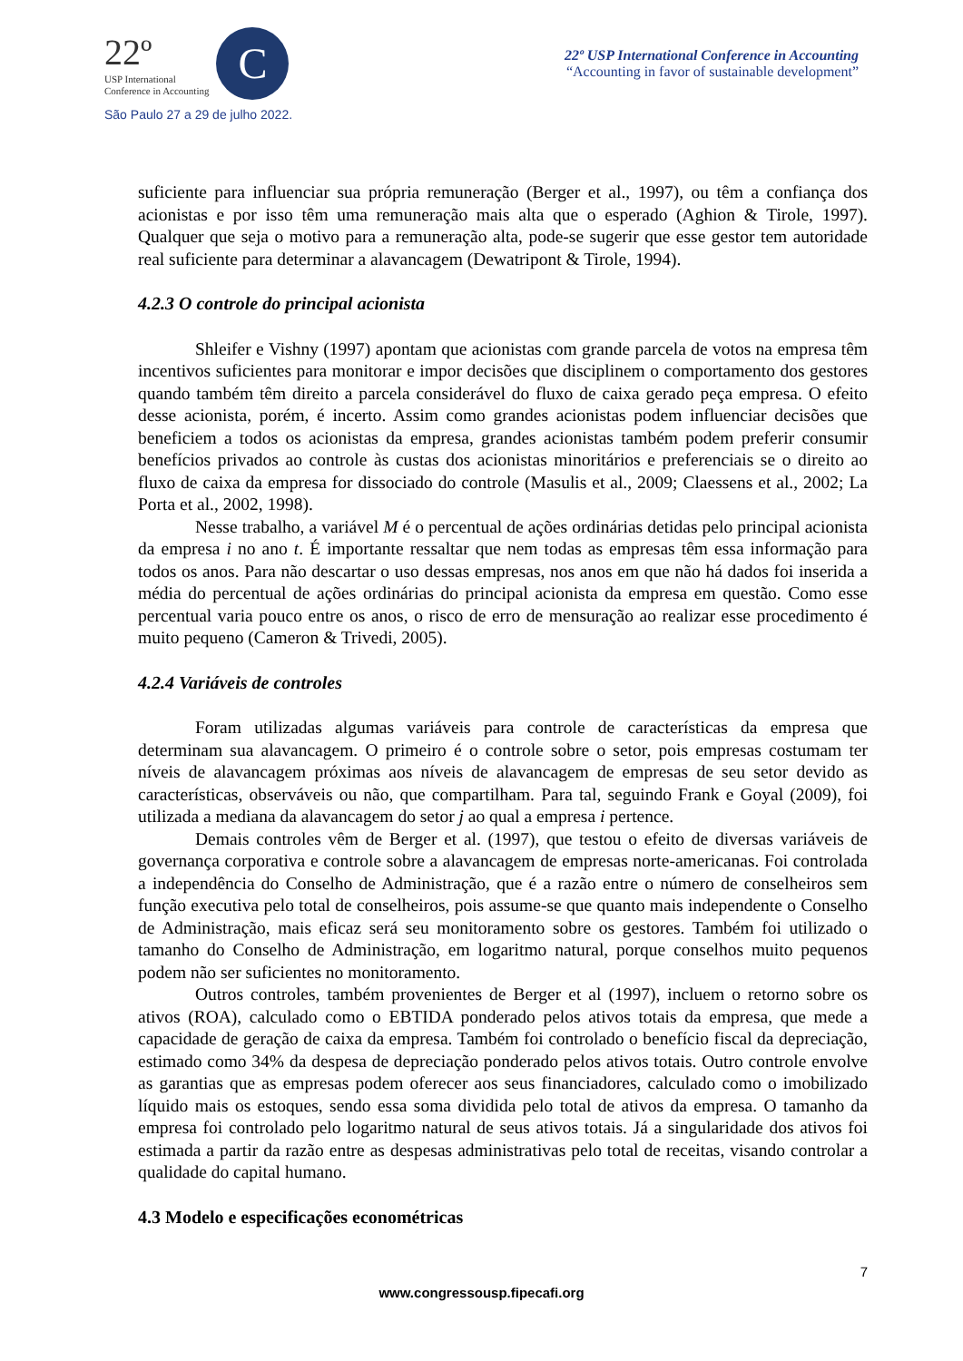22º
USP International
Conference in Accounting
C
São Paulo 27 a 29 de julho 2022.
22º USP International Conference in Accounting
“Accounting in favor of sustainable development”
suficiente para influenciar sua própria remuneração (Berger et al., 1997), ou têm a confiança dos acionistas e por isso têm uma remuneração mais alta que o esperado (Aghion & Tirole, 1997). Qualquer que seja o motivo para a remuneração alta, pode-se sugerir que esse gestor tem autoridade real suficiente para determinar a alavancagem (Dewatripont & Tirole, 1994).
4.2.3 O controle do principal acionista
Shleifer e Vishny (1997) apontam que acionistas com grande parcela de votos na empresa têm incentivos suficientes para monitorar e impor decisões que disciplinem o comportamento dos gestores quando também têm direito a parcela considerável do fluxo de caixa gerado peça empresa. O efeito desse acionista, porém, é incerto. Assim como grandes acionistas podem influenciar decisões que beneficiem a todos os acionistas da empresa, grandes acionistas também podem preferir consumir benefícios privados ao controle às custas dos acionistas minoritários e preferenciais se o direito ao fluxo de caixa da empresa for dissociado do controle (Masulis et al., 2009; Claessens et al., 2002; La Porta et al., 2002, 1998).
Nesse trabalho, a variável M é o percentual de ações ordinárias detidas pelo principal acionista da empresa i no ano t. É importante ressaltar que nem todas as empresas têm essa informação para todos os anos. Para não descartar o uso dessas empresas, nos anos em que não há dados foi inserida a média do percentual de ações ordinárias do principal acionista da empresa em questão. Como esse percentual varia pouco entre os anos, o risco de erro de mensuração ao realizar esse procedimento é muito pequeno (Cameron & Trivedi, 2005).
4.2.4 Variáveis de controles
Foram utilizadas algumas variáveis para controle de características da empresa que determinam sua alavancagem. O primeiro é o controle sobre o setor, pois empresas costumam ter níveis de alavancagem próximas aos níveis de alavancagem de empresas de seu setor devido as características, observáveis ou não, que compartilham. Para tal, seguindo Frank e Goyal (2009), foi utilizada a mediana da alavancagem do setor j ao qual a empresa i pertence.
Demais controles vêm de Berger et al. (1997), que testou o efeito de diversas variáveis de governança corporativa e controle sobre a alavancagem de empresas norte-americanas. Foi controlada a independência do Conselho de Administração, que é a razão entre o número de conselheiros sem função executiva pelo total de conselheiros, pois assume-se que quanto mais independente o Conselho de Administração, mais eficaz será seu monitoramento sobre os gestores. Também foi utilizado o tamanho do Conselho de Administração, em logaritmo natural, porque conselhos muito pequenos podem não ser suficientes no monitoramento.
Outros controles, também provenientes de Berger et al (1997), incluem o retorno sobre os ativos (ROA), calculado como o EBTIDA ponderado pelos ativos totais da empresa, que mede a capacidade de geração de caixa da empresa. Também foi controlado o benefício fiscal da depreciação, estimado como 34% da despesa de depreciação ponderado pelos ativos totais. Outro controle envolve as garantias que as empresas podem oferecer aos seus financiadores, calculado como o imobilizado líquido mais os estoques, sendo essa soma dividida pelo total de ativos da empresa. O tamanho da empresa foi controlado pelo logaritmo natural de seus ativos totais. Já a singularidade dos ativos foi estimada a partir da razão entre as despesas administrativas pelo total de receitas, visando controlar a qualidade do capital humano.
4.3 Modelo e especificações econométricas
7
www.congressousp.fipecafi.org